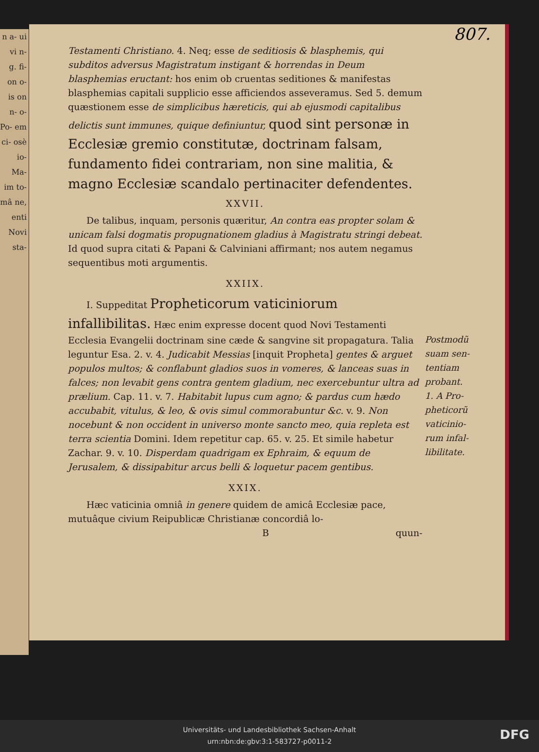n a- ui vi n- g. fi- on o- is on n- o- Po- em ci- osè io- Ma- im to- mâ ne, enti Novi sta-
807.
Testamenti Christiano. 4. Neq; esse de seditiosis & blasphemis, qui subditos adversus Magistratum instigant & horrendas in Deum blasphemias eructant: hos enim ob cruentas seditiones & manifestas blasphemias capitali supplicio esse afficiendos asseveramus. Sed 5. demum quæstionem esse de simplicibus hæreticis, qui ab ejusmodi capitalibus delictis sunt immunes, quique definiuntur, quod sint personæ in Ecclesiæ gremio constitutæ, doctrinam falsam, fundamento fidei contrariam, non sine malitia, & magno Ecclesiæ scandalo pertinaciter defendentes.
XXVII.
  De talibus, inquam, personis quæritur, An contra eas propter solam & unicam falsi dogmatis propugnationem gladius à Magistratu stringi debeat. Id quod supra citati & Papani & Calviniani affirmant; nos autem negamus sequentibus moti argumentis.
XXIIX.
  I. Suppeditat Propheticorum vaticiniorum infallibilitas. Hæc enim expresse docent quod Novi Testamenti Ecclesia Evangelii doctrinam sine cæde & sangvine sit propagatura. Talia leguntur Esa. 2. v. 4. Judicabit Messias [inquit Propheta] gentes & arguet populos multos; & conflabunt gladios suos in vomeres, & lanceas suas in falces; non levabit gens contra gentem gladium, nec exercebuntur ultra ad prælium. Cap. 11. v. 7. Habitabit lupus cum agno; & pardus cum hædo accubabit, vitulus, & leo, & ovis simul commorabuntur &c. v. 9. Non nocebunt & non occident in universo monte sancto meo, quia repleta est terra scientia Domini. Idem repetitur cap. 65. v. 25. Et simile habetur Zachar. 9. v. 10. Disperdam quadrigam ex Ephraim, & equum de Jerusalem, & dissipabitur arcus belli & loquetur pacem gentibus.
XXIX.
  Hæc vaticinia omniâ in genere quidem de amicâ Ecclesiæ pace, mutuâque civium Reipublicæ Christianæ concordiâ lo-
B quun-
Postmodũ
suam sen-
tentiam
probant.
1. A Pro-
pheticorũ
vaticinio-
rum infal-
libilitate.
Universitäts- und Landesbibliothek Sachsen-Anhalt
urn:nbn:de:gbv:3:1-583727-p0011-2
DFG